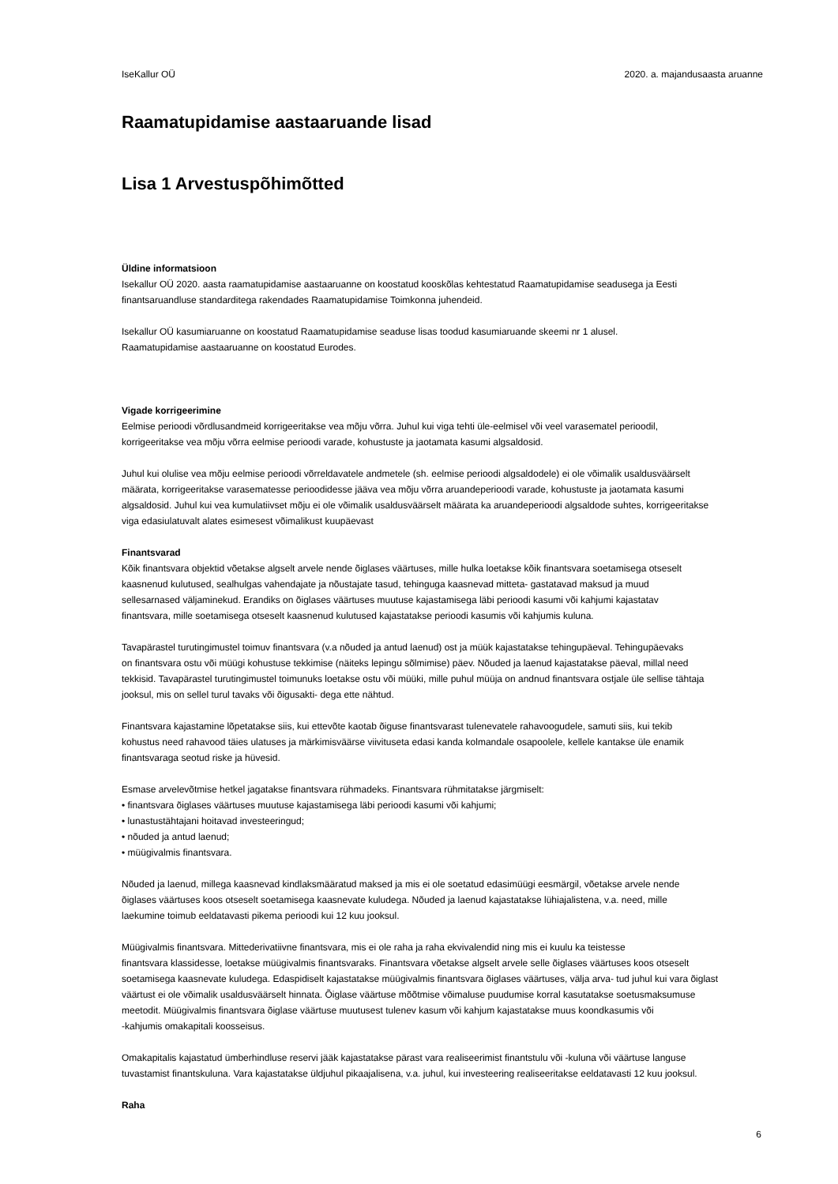IseKallur OÜ 2020. a. majandusaasta aruanne
Raamatupidamise aastaaruande lisad
Lisa 1 Arvestuspõhimõtted
Üldine informatsioon
Isekallur OÜ 2020. aasta raamatupidamise aastaaruanne on koostatud kooskõlas kehtestatud Raamatupidamise seadusega ja Eesti
finantsaruandluse standarditega rakendades Raamatupidamise Toimkonna juhendeid.
Isekallur OÜ kasumiaruanne on koostatud Raamatupidamise seaduse lisas toodud kasumiaruande skeemi nr 1 alusel.
Raamatupidamise aastaaruanne on koostatud Eurodes.
Vigade korrigeerimine
Eelmise perioodi võrdlusandmeid korrigeeritakse vea mõju võrra. Juhul kui viga tehti üle-eelmisel või veel varasematel perioodil,
korrigeeritakse vea mõju võrra eelmise perioodi varade, kohustuste ja jaotamata kasumi algsaldosid.
Juhul kui olulise vea mõju eelmise perioodi võrreldavatele andmetele (sh. eelmise perioodi algsaldodele) ei ole võimalik usaldusväärselt
määrata, korrigeeritakse varasematesse perioodidesse jääva vea mõju võrra aruandeperioodi varade, kohustuste ja jaotamata kasumi
algsaldosid. Juhul kui vea kumulatiivset mõju ei ole võimalik usaldusväärselt määrata ka aruandeperioodi algsaldode suhtes, korrigeeritakse
viga edasiulatuvalt alates esimesest võimalikust kuupäevast
Finantsvarad
Kõik finantsvara objektid võetakse algselt arvele nende õiglases väärtuses, mille hulka loetakse kõik finantsvara soetamisega otseselt
kaasnenud kulutused, sealhulgas vahendajate ja nõustajate tasud, tehinguga kaasnevad mitteta- gastatavad maksud ja muud
sellesarnased väljaminekud. Erandiks on õiglases väärtuses muutuse kajastamisega läbi perioodi kasumi või kahjumi kajastatav
finantsvara, mille soetamisega otseselt kaasnenud kulutused kajastatakse perioodi kasumis või kahjumis kuluna.
Tavapärastel turutingimustel toimuv finantsvara (v.a nõuded ja antud laenud) ost ja müük kajastatakse tehingupäeval. Tehingupäevaks
on finantsvara ostu või müügi kohustuse tekkimise (näiteks lepingu sõlmimise) päev. Nõuded ja laenud kajastatakse päeval, millal need
tekkisid. Tavapärastel turutingimustel toimunuks loetakse ostu või müüki, mille puhul müüja on andnud finantsvara ostjale üle sellise tähtaja
jooksul, mis on sellel turul tavaks või õigusakti- dega ette nähtud.
Finantsvara kajastamine lõpetatakse siis, kui ettevõte kaotab õiguse finantsvarast tulenevatele rahavoogudele, samuti siis, kui tekib
kohustus need rahavood täies ulatuses ja märkimisväärse viivituseta edasi kanda kolmandale osapoolele, kellele kantakse üle enamik
finantsvaraga seotud riske ja hüvesid.
Esmase arvelevõtmise hetkel jagatakse finantsvara rühmadeks. Finantsvara rühmitatakse järgmiselt:
• finantsvara õiglases väärtuses muutuse kajastamisega läbi perioodi kasumi või kahjumi;
• lunastustähtajani hoitavad investeeringud;
• nõuded ja antud laenud;
• müügivalmis finantsvara.
Nõuded ja laenud, millega kaasnevad kindlaksmääratud maksed ja mis ei ole soetatud edasimüügi eesmärgil, võetakse arvele nende
õiglases väärtuses koos otseselt soetamisega kaasnevate kuludega. Nõuded ja laenud kajastatakse lühiajalistena, v.a. need, mille
laekumine toimub eeldatavasti pikema perioodi kui 12 kuu jooksul.
Müügivalmis finantsvara. Mittederivatiivne finantsvara, mis ei ole raha ja raha ekvivalendid ning mis ei kuulu ka teistesse
finantsvara klassidesse, loetakse müügivalmis finantsvaraks. Finantsvara võetakse algselt arvele selle õiglases väärtuses koos otseselt
soetamisega kaasnevate kuludega. Edaspidiselt kajastatakse müügivalmis finantsvara õiglases väärtuses, välja arva- tud juhul kui vara õiglast
väärtust ei ole võimalik usaldusväärselt hinnata. Õiglase väärtuse mõõtmise võimaluse puudumise korral kasutatakse soetusmaksumuse
meetodit. Müügivalmis finantsvara õiglase väärtuse muutusest tulenev kasum või kahjum kajastatakse muus koondkasumis või
-kahjumis omakapitali koosseisus.
Omakapitalis kajastatud ümberhindluse reservi jääk kajastatakse pärast vara realiseerimist finantstulu või -kuluna või väärtuse languse
tuvastamist finantskuluna. Vara kajastatakse üldjuhul pikaajalisena, v.a. juhul, kui investeering realiseeritakse eeldatavasti 12 kuu jooksul.
Raha
6